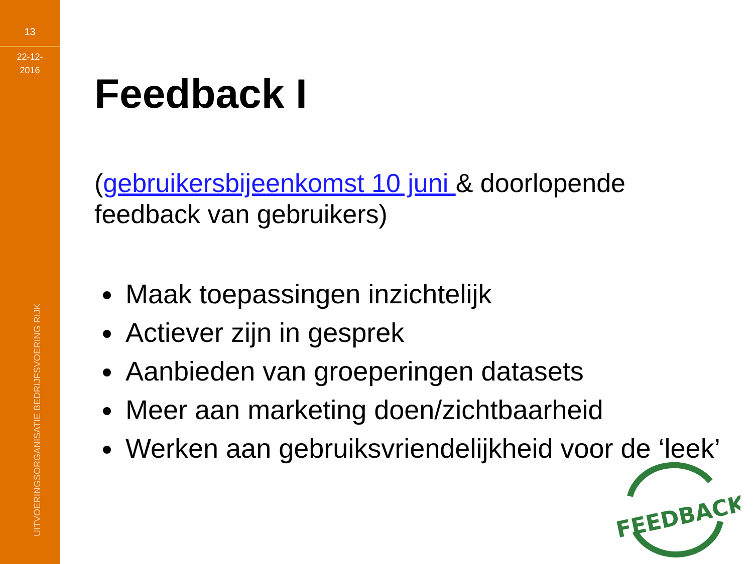13
22-12-
2016
UITVOERINGSORGANISATIE BEDRIJFSVOERING RIJK
Feedback I
(gebruikersbijeenkomst 10 juni & doorlopende feedback van gebruikers)
Maak toepassingen inzichtelijk
Actiever zijn in gesprek
Aanbieden van groeperingen datasets
Meer aan marketing doen/zichtbaarheid
Werken aan gebruiksvriendelijkheid voor de ‘leek’
FEEDBACK